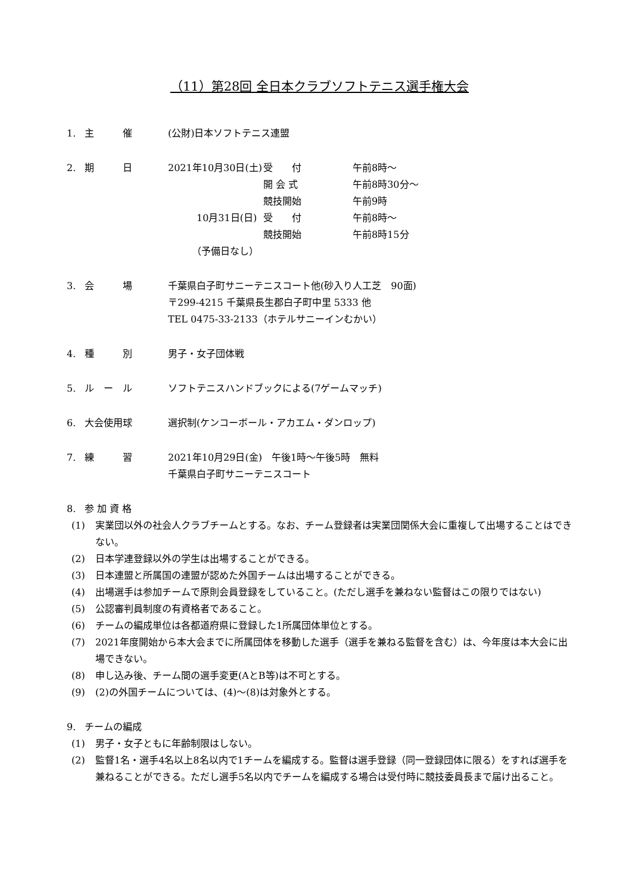（11）第28回 全日本クラブソフトテニス選手権大会
1. 主　　　催 (公財)日本ソフトテニス連盟
2. 期　　　日 2021年10月30日(土) 受　　付 午前8時～
開 会 式 午前8時30分～
競技開始 午前9時
　　　10月31日(日) 受　　付 午前8時～
競技開始 午前8時15分
　　　（予備日なし）
3. 会　　　場 千葉県白子町サニーテニスコート他(砂入り人工芝　90面)
〒299-4215 千葉県長生郡白子町中里 5333 他
TEL 0475-33-2133（ホテルサニーインむかい）
4. 種　　　別 男子・女子団体戦
5. ル　ー　ル ソフトテニスハンドブックによる(7ゲームマッチ)
6. 大会使用球 選択制(ケンコーボール・アカエム・ダンロップ)
7. 練　　　習 2021年10月29日(金)　午後1時～午後5時　無料
千葉県白子町サニーテニスコート
8. 参 加 資 格
(1) 実業団以外の社会人クラブチームとする。なお、チーム登録者は実業団関係大会に重複して出場することはできない。
(2) 日本学連登録以外の学生は出場することができる。
(3) 日本連盟と所属国の連盟が認めた外国チームは出場することができる。
(4) 出場選手は参加チームで原則会員登録をしていること。(ただし選手を兼ねない監督はこの限りではない)
(5) 公認審判員制度の有資格者であること。
(6) チームの編成単位は各都道府県に登録した1所属団体単位とする。
(7) 2021年度開始から本大会までに所属団体を移動した選手（選手を兼ねる監督を含む）は、今年度は本大会に出場できない。
(8) 申し込み後、チーム間の選手変更(AとB等)は不可とする。
(9) (2)の外国チームについては、(4)～(8)は対象外とする。
9. チームの編成
(1) 男子・女子ともに年齢制限はしない。
(2) 監督1名・選手4名以上8名以内で1チームを編成する。監督は選手登録（同一登録団体に限る）をすれば選手を兼ねることができる。ただし選手5名以内でチームを編成する場合は受付時に競技委員長まで届け出ること。